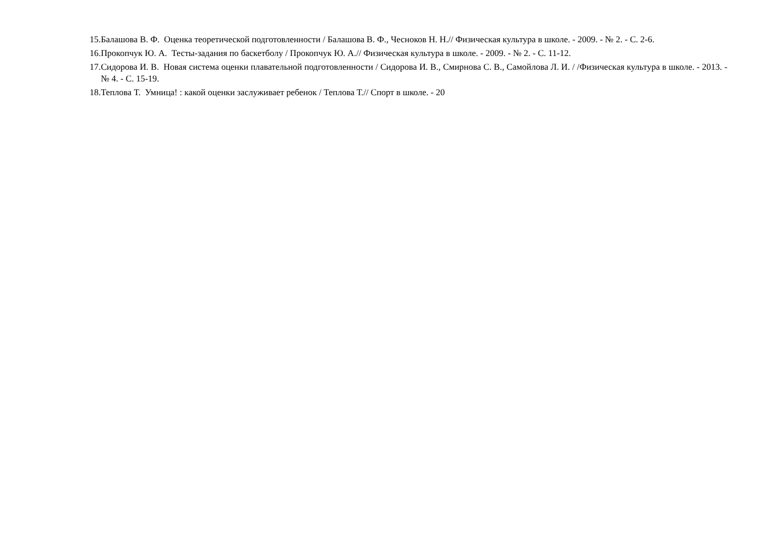15.Балашова В. Ф. Оценка теоретической подготовленности / Балашова В. Ф., Чесноков Н. Н.// Физическая культура в школе. - 2009. - № 2. - С. 2-6.
16.Прокопчук Ю. А. Тесты-задания по баскетболу / Прокопчук Ю. А.// Физическая культура в школе. - 2009. - № 2. - С. 11-12.
17.Сидорова И. В. Новая система оценки плавательной подготовленности / Сидорова И. В., Смирнова С. В., Самойлова Л. И. / /Физическая культура в школе. - 2013. - № 4. - С. 15-19.
18.Теплова Т. Умница! : какой оценки заслуживает ребенок / Теплова Т.// Спорт в школе. - 20